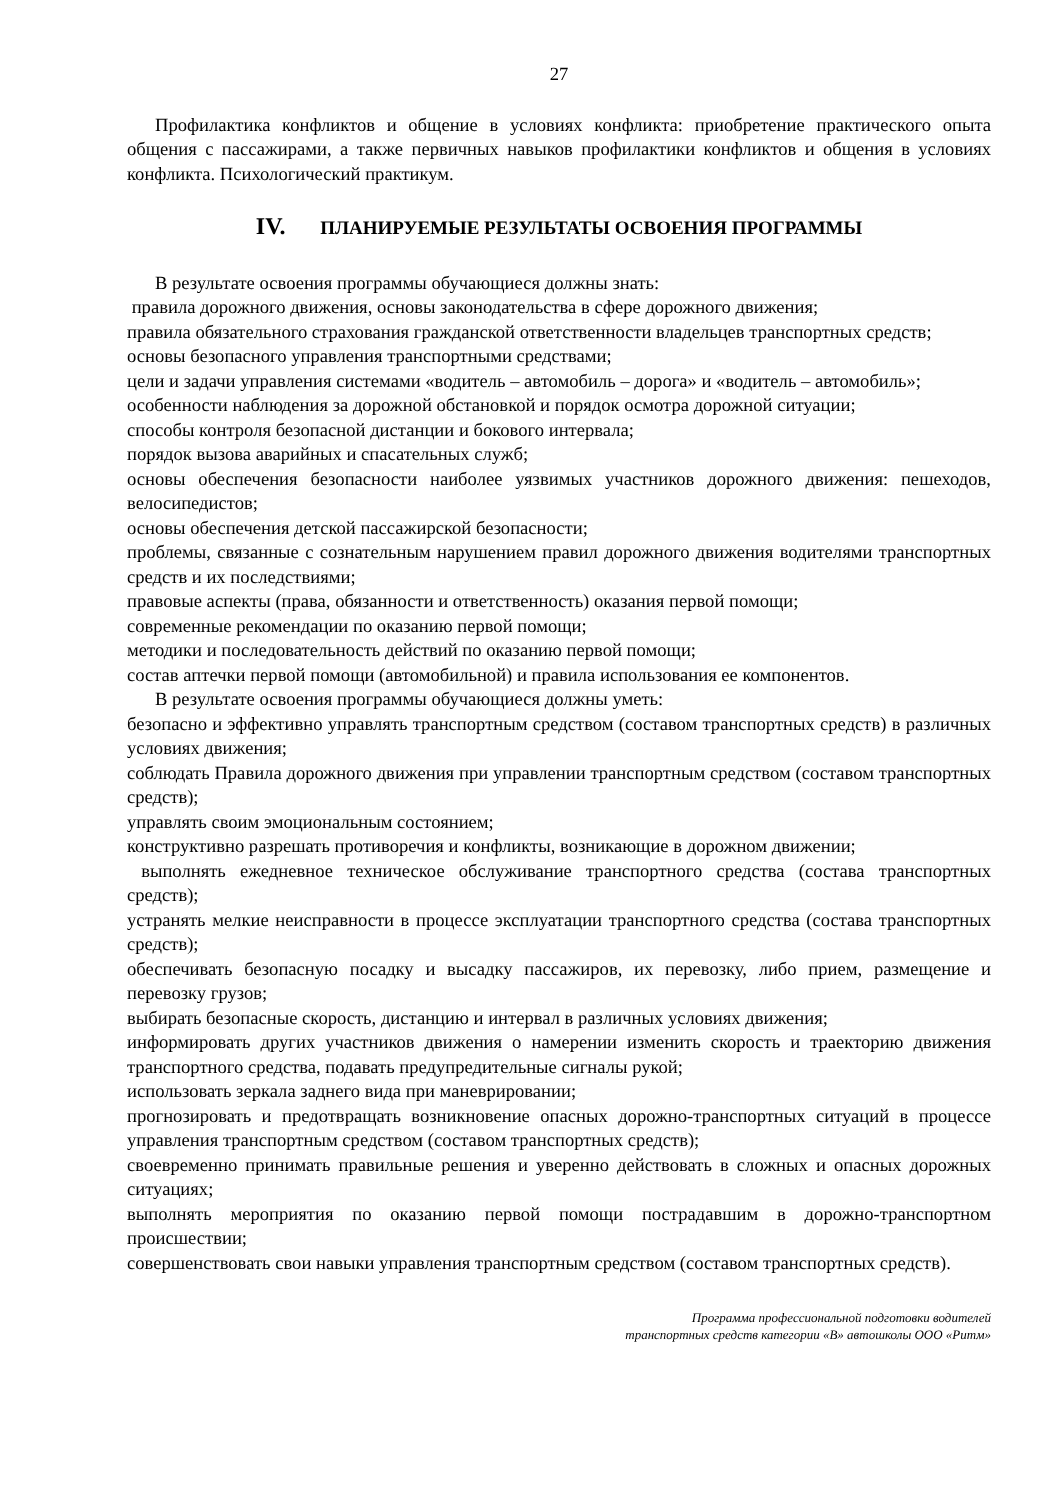27
Профилактика конфликтов и общение в условиях конфликта: приобретение практического опыта общения с пассажирами, а также первичных навыков профилактики конфликтов и общения в условиях конфликта. Психологический практикум.
IV. ПЛАНИРУЕМЫЕ РЕЗУЛЬТАТЫ ОСВОЕНИЯ ПРОГРАММЫ
В результате освоения программы обучающиеся должны знать:
правила дорожного движения, основы законодательства в сфере дорожного движения;
правила обязательного страхования гражданской ответственности владельцев транспортных средств;
основы безопасного управления транспортными средствами;
цели и задачи управления системами «водитель – автомобиль – дорога» и «водитель – автомобиль»;
особенности наблюдения за дорожной обстановкой и порядок осмотра дорожной ситуации;
способы контроля безопасной дистанции и бокового интервала;
порядок вызова аварийных и спасательных служб;
основы обеспечения безопасности наиболее уязвимых участников дорожного движения: пешеходов, велосипедистов;
основы обеспечения детской пассажирской безопасности;
проблемы, связанные с сознательным нарушением правил дорожного движения водителями транспортных средств и их последствиями;
правовые аспекты (права, обязанности и ответственность) оказания первой помощи;
современные рекомендации по оказанию первой помощи;
методики и последовательность действий по оказанию первой помощи;
состав аптечки первой помощи (автомобильной) и правила использования ее компонентов.
В результате освоения программы обучающиеся должны уметь:
безопасно и эффективно управлять транспортным средством (составом транспортных средств) в различных условиях движения;
соблюдать Правила дорожного движения при управлении транспортным средством (составом транспортных средств);
управлять своим эмоциональным состоянием;
конструктивно разрешать противоречия и конфликты, возникающие в дорожном движении;
выполнять ежедневное техническое обслуживание транспортного средства (состава транспортных средств);
устранять мелкие неисправности в процессе эксплуатации транспортного средства (состава транспортных средств);
обеспечивать безопасную посадку и высадку пассажиров, их перевозку, либо прием, размещение и перевозку грузов;
выбирать безопасные скорость, дистанцию и интервал в различных условиях движения;
информировать других участников движения о намерении изменить скорость и траекторию движения транспортного средства, подавать предупредительные сигналы рукой;
использовать зеркала заднего вида при маневрировании;
прогнозировать и предотвращать возникновение опасных дорожно-транспортных ситуаций в процессе управления транспортным средством (составом транспортных средств);
своевременно принимать правильные решения и уверенно действовать в сложных и опасных дорожных ситуациях;
выполнять мероприятия по оказанию первой помощи пострадавшим в дорожно-транспортном происшествии;
совершенствовать свои навыки управления транспортным средством (составом транспортных средств).
Программа профессиональной подготовки водителей
транспортных средств категории «В» автошколы ООО «Ритм»